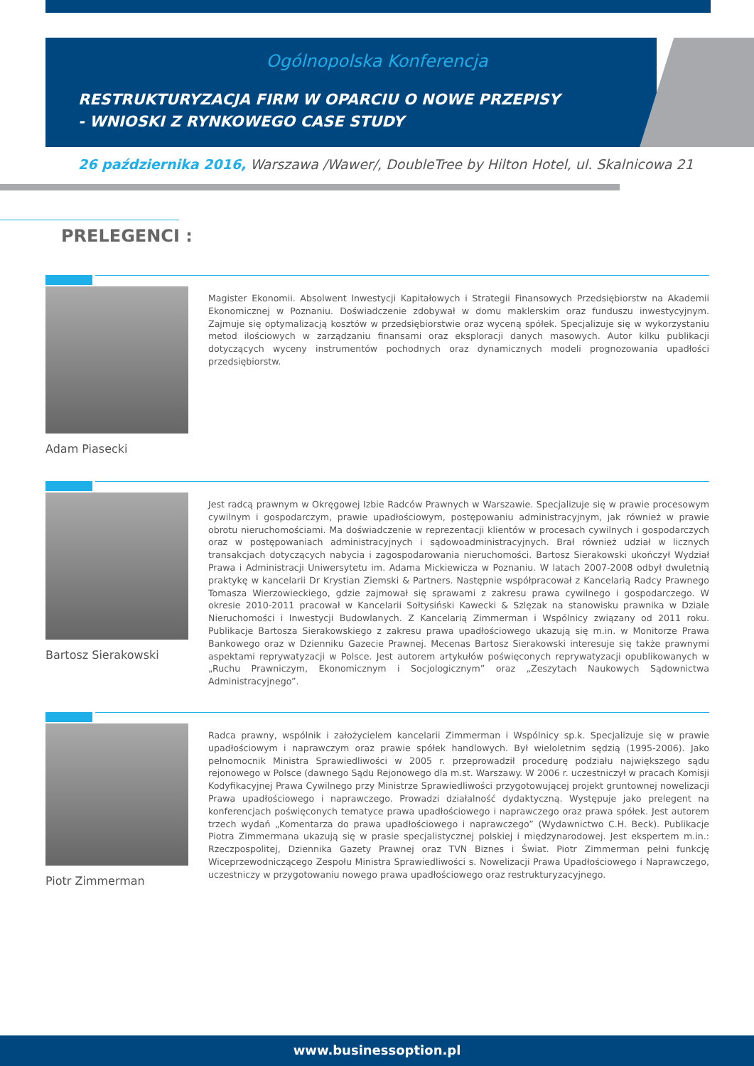Ogólnopolska Konferencja
RESTRUKTURYZACJA FIRM W OPARCIU O NOWE PRZEPISY
- WNIOSKI Z RYNKOWEGO CASE STUDY
26 października 2016, Warszawa /Wawer/, DoubleTree by Hilton Hotel, ul. Skalnicowa 21
PRELEGENCI :
Adam Piasecki
Magister Ekonomii. Absolwent Inwestycji Kapitałowych i Strategii Finansowych Przedsiębiorstw na Akademii Ekonomicznej w Poznaniu. Doświadczenie zdobywał w domu maklerskim oraz funduszu inwestycyjnym. Zajmuje się optymalizacją kosztów w przedsiębiorstwie oraz wyceną spółek. Specjalizuje się w wykorzystaniu metod ilościowych w zarządzaniu finansami oraz eksploracji danych masowych. Autor kilku publikacji dotyczących wyceny instrumentów pochodnych oraz dynamicznych modeli prognozowania upadłości przedsiębiorstw.
Bartosz Sierakowski
Jest radcą prawnym w Okręgowej Izbie Radców Prawnych w Warszawie. Specjalizuje się w prawie procesowym cywilnym i gospodarczym, prawie upadłościowym, postępowaniu administracyjnym, jak również w prawie obrotu nieruchomościami. Ma doświadczenie w reprezentacji klientów w procesach cywilnych i gospodarczych oraz w postępowaniach administracyjnych i sądowoadministracyjnych. Brał również udział w licznych transakcjach dotyczących nabycia i zagospodarowania nieruchomości. Bartosz Sierakowski ukończył Wydział Prawa i Administracji Uniwersytetu im. Adama Mickiewicza w Poznaniu. W latach 2007-2008 odbył dwuletnią praktykę w kancelarii Dr Krystian Ziemski & Partners. Następnie współpracował z Kancelarią Radcy Prawnego Tomasza Wierzowieckiego, gdzie zajmował się sprawami z zakresu prawa cywilnego i gospodarczego. W okresie 2010-2011 pracował w Kancelarii Sołtysiński Kawecki & Szlęzak na stanowisku prawnika w Dziale Nieruchomości i Inwestycji Budowlanych. Z Kancelarią Zimmerman i Wspólnicy związany od 2011 roku. Publikacje Bartosza Sierakowskiego z zakresu prawa upadłościowego ukazują się m.in. w Monitorze Prawa Bankowego oraz w Dzienniku Gazecie Prawnej. Mecenas Bartosz Sierakowski interesuje się także prawnymi aspektami reprywatyzacji w Polsce. Jest autorem artykułów poświęconych reprywatyzacji opublikowanych w „Ruchu Prawniczym, Ekonomicznym i Socjologicznym” oraz „Zeszytach Naukowych Sądownictwa Administracyjnego”.
Piotr Zimmerman
Radca prawny, wspólnik i założycielem kancelarii Zimmerman i Wspólnicy sp.k. Specjalizuje się w prawie upadłościowym i naprawczym oraz prawie spółek handlowych. Był wieloletnim sędzią (1995-2006). Jako pełnomocnik Ministra Sprawiedliwości w 2005 r. przeprowadził procedurę podziału największego sądu rejonowego w Polsce (dawnego Sądu Rejonowego dla m.st. Warszawy. W 2006 r. uczestniczył w pracach Komisji Kodyfikacyjnej Prawa Cywilnego przy Ministrze Sprawiedliwości przygotowującej projekt gruntownej nowelizacji Prawa upadłościowego i naprawczego. Prowadzi działalność dydaktyczną. Występuje jako prelegent na konferencjach poświęconych tematyce prawa upadłościowego i naprawczego oraz prawa spółek. Jest autorem trzech wydań „Komentarza do prawa upadłościowego i naprawczego” (Wydawnictwo C.H. Beck). Publikacje Piotra Zimmermana ukazują się w prasie specjalistycznej polskiej i międzynarodowej. Jest ekspertem m.in.: Rzeczpospolitej, Dziennika Gazety Prawnej oraz TVN Biznes i Świat. Piotr Zimmerman pełni funkcję Wiceprzewodniczącego Zespołu Ministra Sprawiedliwości s. Nowelizacji Prawa Upadłościowego i Naprawczego, uczestniczy w przygotowaniu nowego prawa upadłościowego oraz restrukturyzacyjnego.
www.businessoption.pl